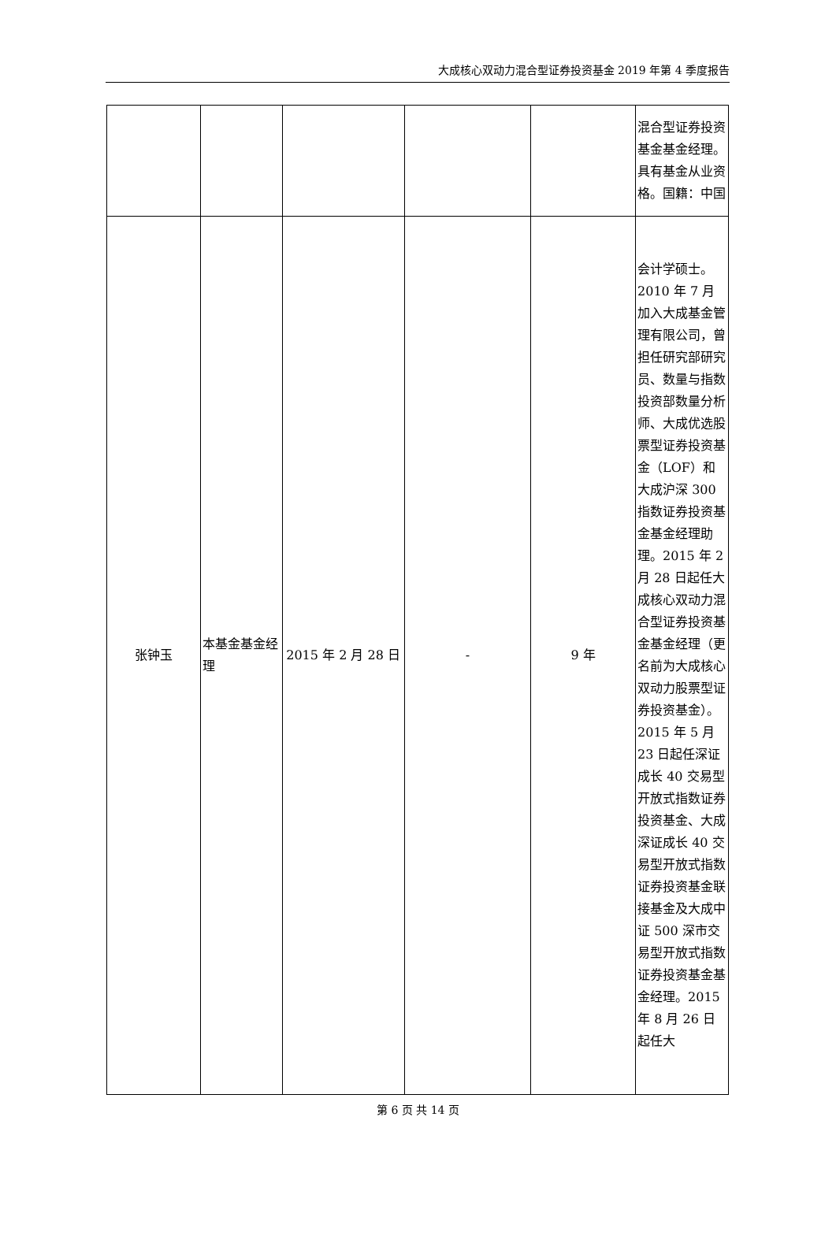大成核心双动力混合型证券投资基金 2019 年第 4 季度报告
| | | | | | 混合型证券投资基金基金经理。具有基金从业资格。国籍：中国 |
| 张钟玉 | 本基金基金经理 | 2015 年 2 月 28 日 | - | 9 年 | 会计学硕士。2010 年 7 月加入大成基金管理有限公司，曾担任研究部研究员、数量与指数投资部数量分析师、大成优选股票型证券投资基金（LOF）和大成沪深 300 指数证券投资基金基金经理助理。2015 年 2 月 28 日起任大成核心双动力混合型证券投资基金基金经理（更名前为大成核心双动力股票型证券投资基金）。2015 年 5 月 23 日起任深证成长 40 交易型开放式指数证券投资基金、大成深证成长 40 交易型开放式指数证券投资基金联接基金及大成中证 500 深市交易型开放式指数证券投资基金基金经理。2015 年 8 月 26 日起任大 |
第 6 页 共 14 页